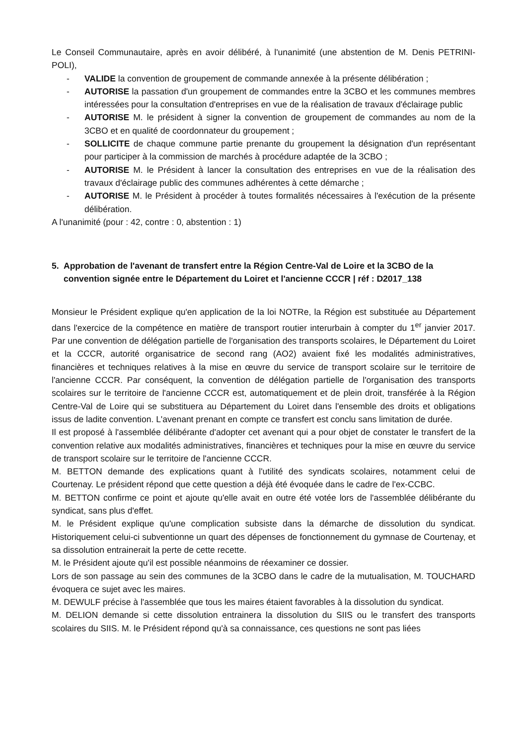Le Conseil Communautaire, après en avoir délibéré, à l'unanimité (une abstention de M. Denis PETRINI-POLI),
- VALIDE la convention de groupement de commande annexée à la présente délibération ;
- AUTORISE la passation d'un groupement de commandes entre la 3CBO et les communes membres intéressées pour la consultation d'entreprises en vue de la réalisation de travaux d'éclairage public
- AUTORISE M. le président à signer la convention de groupement de commandes au nom de la 3CBO et en qualité de coordonnateur du groupement ;
- SOLLICITE de chaque commune partie prenante du groupement la désignation d'un représentant pour participer à la commission de marchés à procédure adaptée de la 3CBO ;
- AUTORISE M. le Président à lancer la consultation des entreprises en vue de la réalisation des travaux d'éclairage public des communes adhérentes à cette démarche ;
- AUTORISE M. le Président à procéder à toutes formalités nécessaires à l'exécution de la présente délibération.
A l'unanimité (pour : 42, contre : 0, abstention : 1)
5. Approbation de l'avenant de transfert entre la Région Centre-Val de Loire et la 3CBO de la convention signée entre le Département du Loiret et l'ancienne CCCR | réf : D2017_138
Monsieur le Président explique qu'en application de la loi NOTRe, la Région est substituée au Département dans l'exercice de la compétence en matière de transport routier interurbain à compter du 1<sup>er</sup> janvier 2017. Par une convention de délégation partielle de l'organisation des transports scolaires, le Département du Loiret et la CCCR, autorité organisatrice de second rang (AO2) avaient fixé les modalités administratives, financières et techniques relatives à la mise en œuvre du service de transport scolaire sur le territoire de l'ancienne CCCR. Par conséquent, la convention de délégation partielle de l'organisation des transports scolaires sur le territoire de l'ancienne CCCR est, automatiquement et de plein droit, transférée à la Région Centre-Val de Loire qui se substituera au Département du Loiret dans l'ensemble des droits et obligations issus de ladite convention. L'avenant prenant en compte ce transfert est conclu sans limitation de durée.
Il est proposé à l'assemblée délibérante d'adopter cet avenant qui a pour objet de constater le transfert de la convention relative aux modalités administratives, financières et techniques pour la mise en œuvre du service de transport scolaire sur le territoire de l'ancienne CCCR.
M. BETTON demande des explications quant à l'utilité des syndicats scolaires, notamment celui de Courtenay. Le président répond que cette question a déjà été évoquée dans le cadre de l'ex-CCBC.
M. BETTON confirme ce point et ajoute qu'elle avait en outre été votée lors de l'assemblée délibérante du syndicat, sans plus d'effet.
M. le Président explique qu'une complication subsiste dans la démarche de dissolution du syndicat. Historiquement celui-ci subventionne un quart des dépenses de fonctionnement du gymnase de Courtenay, et sa dissolution entrainerait la perte de cette recette.
M. le Président ajoute qu'il est possible néanmoins de réexaminer ce dossier.
Lors de son passage au sein des communes de la 3CBO dans le cadre de la mutualisation, M. TOUCHARD évoquera ce sujet avec les maires.
M. DEWULF précise à l'assemblée que tous les maires étaient favorables à la dissolution du syndicat.
M. DELION demande si cette dissolution entrainera la dissolution du SIIS ou le transfert des transports scolaires du SIIS. M. le Président répond qu'à sa connaissance, ces questions ne sont pas liées